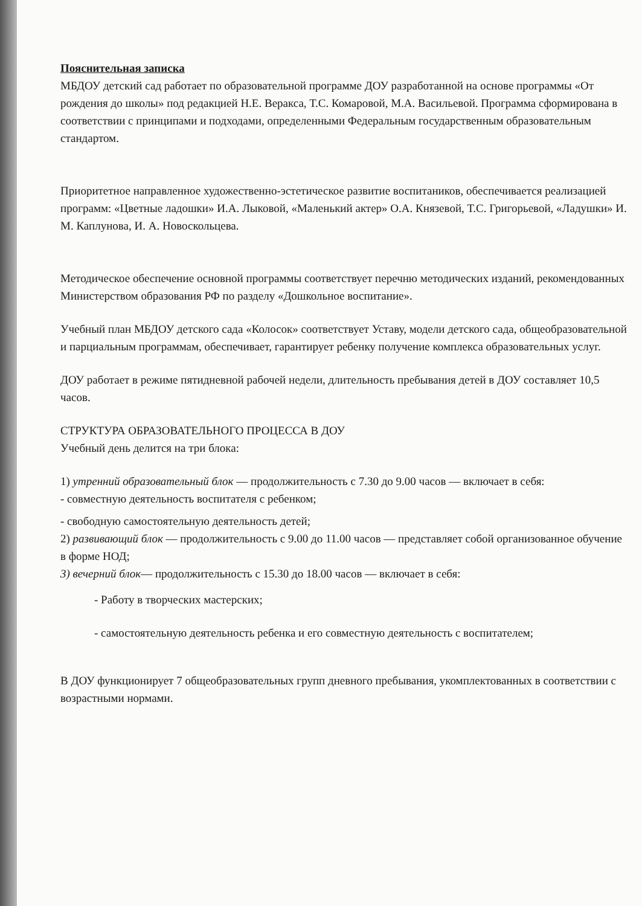Пояснительная записка
МБДОУ детский сад работает по образовательной программе ДОУ разработанной на основе программы «От рождения до школы» под редакцией Н.Е. Веракса, Т.С. Комаровой, М.А. Васильевой. Программа сформирована в соответствии с принципами и подходами, определенными Федеральным государственным образовательным стандартом.
Приоритетное направленное художественно-эстетическое развитие воспитаников, обеспечивается реализацией программ: «Цветные ладошки» И.А. Лыковой, «Маленький актер» О.А. Князевой, Т.С. Григорьевой, «Ладушки» И. М. Каплунова, И. А. Новоскольцева.
Методическое обеспечение основной программы соответствует перечню методических изданий, рекомендованных Министерством образования РФ по разделу «Дошкольное воспитание».
Учебный план МБДОУ детского сада «Колосок» соответствует Уставу, модели детского сада, общеобразовательной и парциальным программам, обеспечивает, гарантирует ребенку получение комплекса образовательных услуг.
ДОУ работает в режиме пятидневной рабочей недели, длительность пребывания детей в ДОУ составляет 10,5 часов.
СТРУКТУРА ОБРАЗОВАТЕЛЬНОГО ПРОЦЕССА В ДОУ
Учебный день делится на три блока:
1) утренний образовательный блок — продолжительность с 7.30 до 9.00 часов — включает в себя:
- совместную деятельность воспитателя с ребенком;
- свободную самостоятельную деятельность детей;
2) развивающий блок — продолжительность с 9.00 до 11.00 часов — представляет собой организованное обучение в форме НОД;
3) вечерний блок— продолжительность с 15.30 до 18.00 часов — включает в себя:
- Работу в творческих мастерских;
- самостоятельную деятельность ребенка и его совместную деятельность с воспитателем;
В ДОУ функционирует 7 общеобразовательных групп дневного пребывания, укомплектованных в соответствии с возрастными нормами.